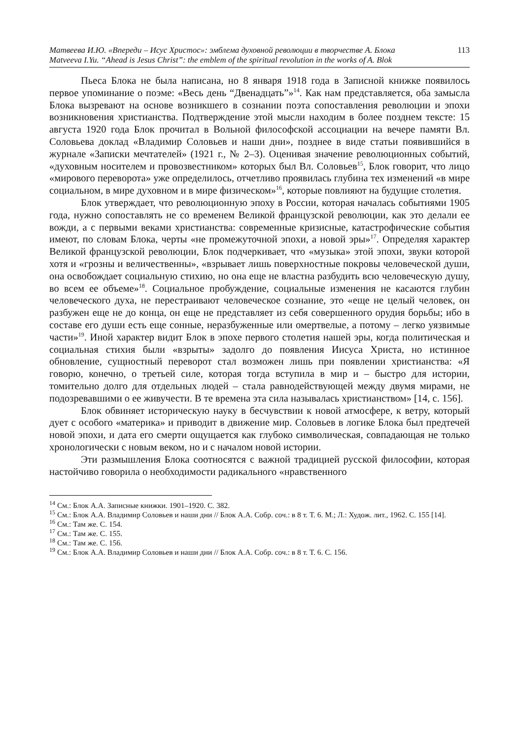Матвеева И.Ю. «Впереди – Исус Христос»: эмблема духовной революции в творчестве А. Блока 113
Matveeva I.Yu. “Ahead is Jesus Christ”: the emblem of the spiritual revolution in the works of A. Blok
Пьеса Блока не была написана, но 8 января 1918 года в Записной книжке появилось первое упоминание о поэме: «Весь день “Двенадцать”»<sup>14</sup>. Как нам представляется, оба замысла Блока вызревают на основе возникшего в сознании поэта сопоставления революции и эпохи возникновения христианства. Подтверждение этой мысли находим в более позднем тексте: 15 августа 1920 года Блок прочитал в Вольной философской ассоциации на вечере памяти Вл. Соловьева доклад «Владимир Соловьев и наши дни», позднее в виде статьи появившийся в журнале «Записки мечтателей» (1921 г., № 2–3). Оценивая значение революционных событий, «духовным носителем и провозвестником» которых был Вл. Соловьев<sup>15</sup>, Блок говорит, что лицо «мирового переворота» уже определилось, отчетливо проявилась глубина тех изменений «в мире социальном, в мире духовном и в мире физическом»<sup>16</sup>, которые повлияют на будущие столетия.
Блок утверждает, что революционную эпоху в России, которая началась событиями 1905 года, нужно сопоставлять не со временем Великой французской революции, как это делали ее вожди, а с первыми веками христианства: современные кризисные, катастрофические события имеют, по словам Блока, черты «не промежуточной эпохи, а новой эры»<sup>17</sup>. Определяя характер Великой французской революции, Блок подчеркивает, что «музыка» этой эпохи, звуки которой хотя и «грозны и величественны», «взрывает лишь поверхностные покровы человеческой души, она освобождает социальную стихию, но она еще не властна разбудить всю человеческую душу, во всем ее объеме»<sup>18</sup>. Социальное пробуждение, социальные изменения не касаются глубин человеческого духа, не перестраивают человеческое сознание, это «еще не целый человек, он разбужен еще не до конца, он еще не представляет из себя совершенного орудия борьбы; ибо в составе его души есть еще сонные, неразбуженные или омертвелые, а потому – легко уязвимые части»<sup>19</sup>. Иной характер видит Блок в эпохе первого столетия нашей эры, когда политическая и социальная стихия были «взрыты» задолго до появления Иисуса Христа, но истинное обновление, сущностный переворот стал возможен лишь при появлении христианства: «Я говорю, конечно, о третьей силе, которая тогда вступила в мир и – быстро для истории, томительно долго для отдельных людей – стала равнодействующей между двумя мирами, не подозревавшими о ее живучести. В те времена эта сила называлась христианством» [14, с. 156].
Блок обвиняет историческую науку в бесчувствии к новой атмосфере, к ветру, который дует с особого «материка» и приводит в движение мир. Соловьев в логике Блока был предтечей новой эпохи, и дата его смерти ощущается как глубоко символическая, совпадающая не только хронологически с новым веком, но и с началом новой истории.
Эти размышления Блока соотносятся с важной традицией русской философии, которая настойчиво говорила о необходимости радикального «нравственного
<sup>14</sup> См.: Блок А.А. Записные книжки. 1901–1920. С. 382.
<sup>15</sup> См.: Блок А.А. Владимир Соловьев и наши дни // Блок А.А. Собр. соч.: в 8 т. Т. 6. М.; Л.: Худож. лит., 1962. С. 155 [14].
<sup>16</sup> См.: Там же. С. 154.
<sup>17</sup> См.: Там же. С. 155.
<sup>18</sup> См.: Там же. С. 156.
<sup>19</sup> См.: Блок А.А. Владимир Соловьев и наши дни // Блок А.А. Собр. соч.: в 8 т. Т. 6. С. 156.